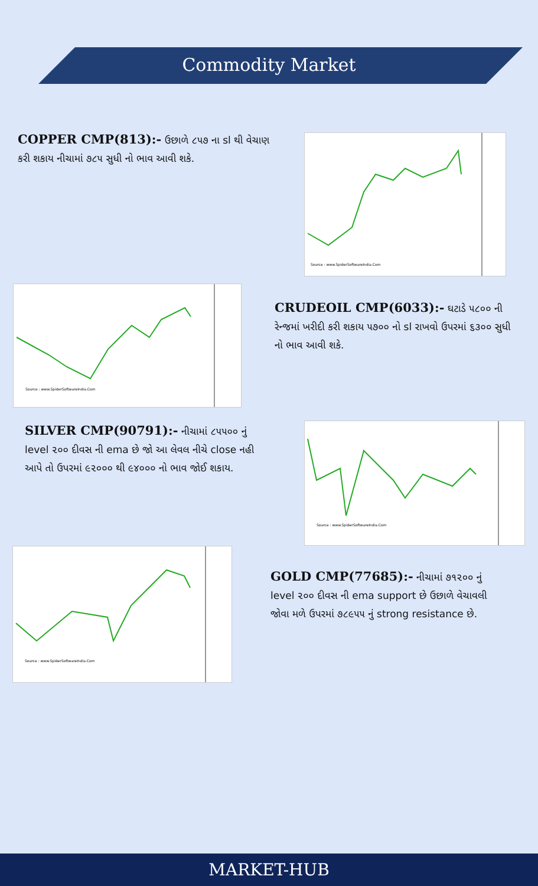Commodity Market
COPPER CMP(813):- ઉછાળે ૮૫૭ ના sl થી વેચાણ કરી શકાય નીચામાં ૭૮૫ સુધી નો ભાવ આવી શકે.
Source : www.SpiderSoftwareIndia.Com
Source : www.SpiderSoftwareIndia.Com
CRUDEOIL CMP(6033):- ઘટાડે ૫૮૦૦ ની રેન્જમાં ખરીદી કરી શકાય ૫૭૦૦ નો sl રાખવો ઉપરમાં ૬૩૦૦ સુધી નો ભાવ આવી શકે.
SILVER CMP(90791):- નીચામાં ૮૫૫૦૦ નું level ૨૦૦ દીવસ ની ema છે જો આ લેવલ નીચે close નહી આપે તો ઉપરમાં ૯૨૦૦૦ થી ૯૪૦૦૦ નો ભાવ જોઈ શકાય.
Source : www.SpiderSoftwareIndia.Com
Source : www.SpiderSoftwareIndia.Com
GOLD CMP(77685):- નીચામાં ૭૧૨૦૦ નું level ૨૦૦ દીવસ ની ema support છે ઉછાળે વેચાવલી જોવા મળે ઉપરમાં ૭૮૯૫૫ નું strong resistance છે.
MARKET-HUB